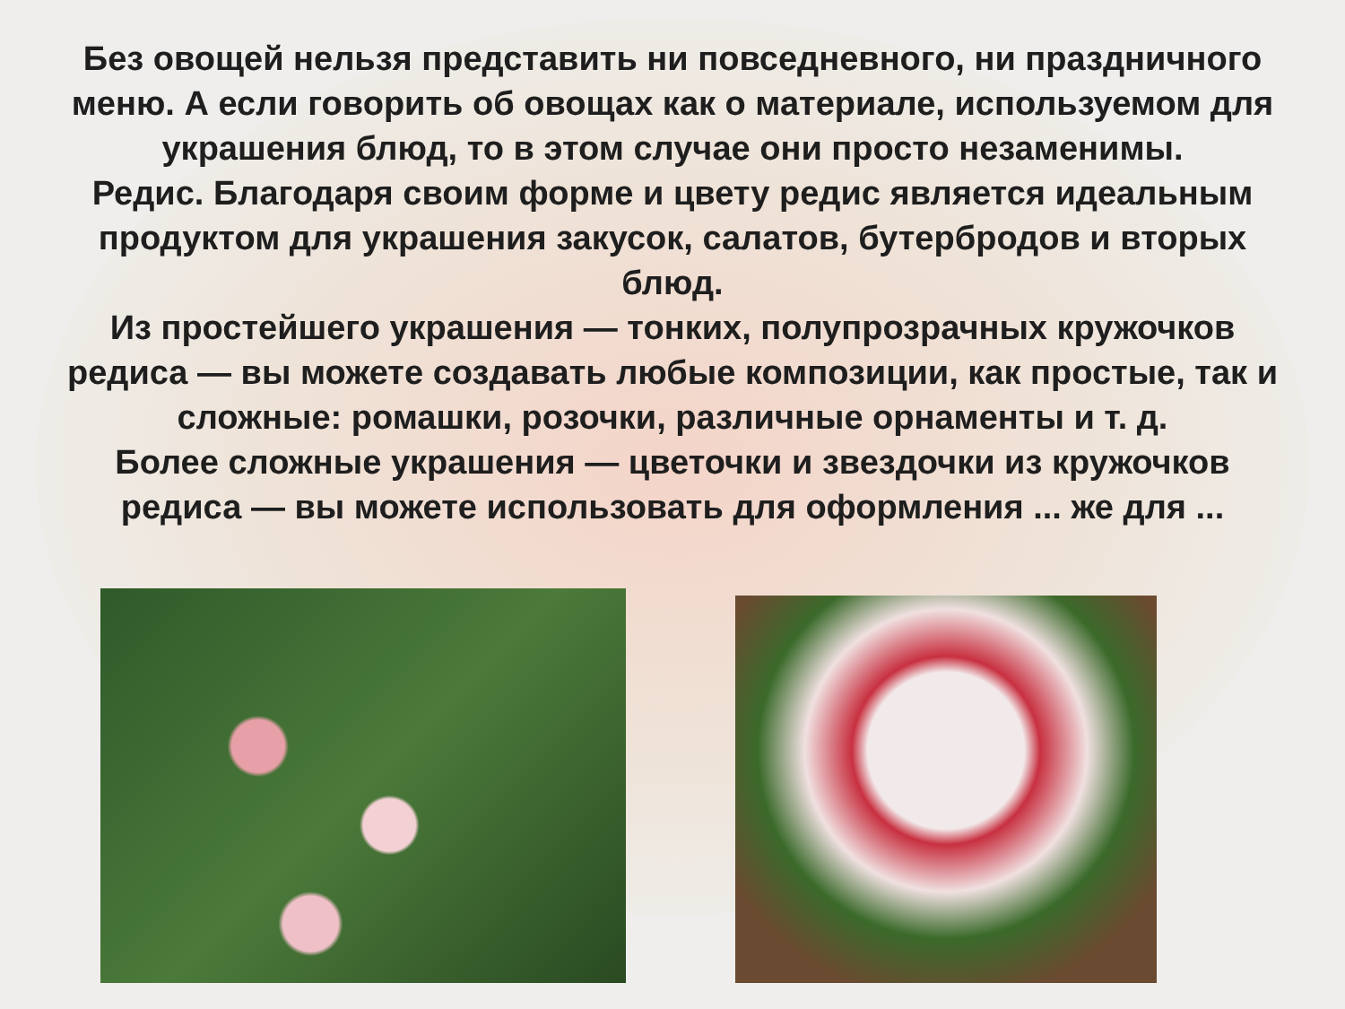Без овощей нельзя представить ни повседневного, ни праздничного меню. А если говорить об овощах как о материале, используемом для украшения блюд, то в этом случае они просто незаменимы.
Редис. Благодаря своим форме и цвету редис является идеальным продуктом для украшения закусок, салатов, бутербродов и вторых блюд.
Из простейшего украшения — тонких, полупрозрачных кружочков редиса — вы можете создавать любые композиции, как простые, так и сложные: ромашки, розочки, различные орнаменты и т. д.
Более сложные украшения — цветочки и звездочки из кружочков редиса — вы можете использовать для оформления ... же для ...